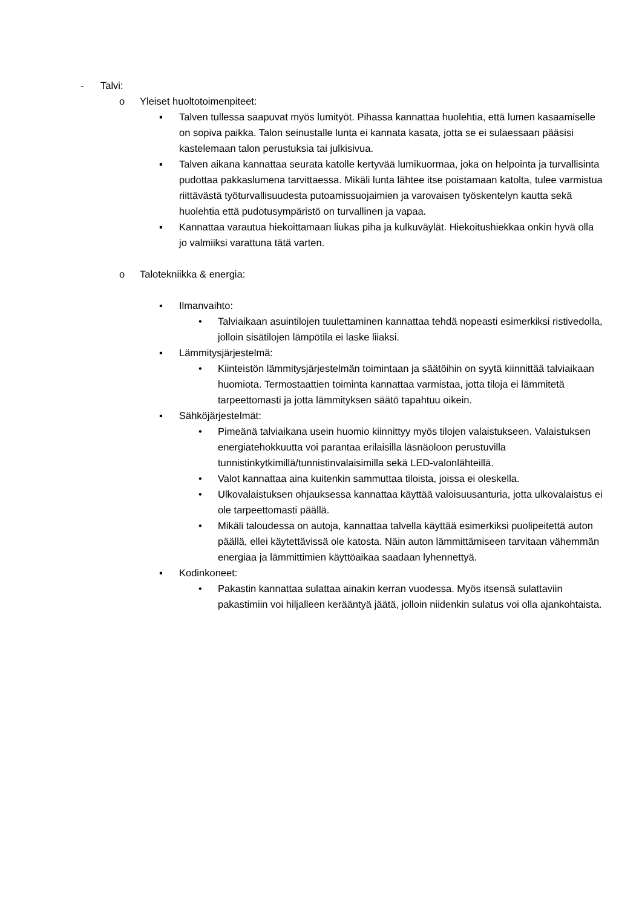- Talvi:
o Yleiset huoltotoimenpiteet:
▪ Talven tullessa saapuvat myös lumityöt. Pihassa kannattaa huolehtia, että lumen kasaamiselle on sopiva paikka. Talon seinustalle lunta ei kannata kasata, jotta se ei sulaessaan pääsisi kastelemaan talon perustuksia tai julkisivua.
▪ Talven aikana kannattaa seurata katolle kertyvää lumikuormaa, joka on helpointa ja turvallisinta pudottaa pakkaslumena tarvittaessa. Mikäli lunta lähtee itse poistamaan katolta, tulee varmistua riittävästä työturvallisuudesta putoamissuojaimien ja varovaisen työskentelyn kautta sekä huolehtia että pudotusympäristö on turvallinen ja vapaa.
▪ Kannattaa varautua hiekoittamaan liukas piha ja kulkuväylät. Hiekoitushiekkaa onkin hyvä olla jo valmiiksi varattuna tätä varten.
o Talotekniikka & energia:
▪ Ilmanvaihto:
• Talviaikaan asuintilojen tuulettaminen kannattaa tehdä nopeasti esimerkiksi ristivedolla, jolloin sisätilojen lämpötila ei laske liiaksi.
▪ Lämmitysjärjestelmä:
• Kiinteistön lämmitysjärjestelmän toimintaan ja säätöihin on syytä kiinnittää talviaikaan huomiota. Termostaattien toiminta kannattaa varmistaa, jotta tiloja ei lämmitetä tarpeettomasti ja jotta lämmityksen säätö tapahtuu oikein.
▪ Sähköjärjestelmät:
• Pimeänä talviaikana usein huomio kiinnittyy myös tilojen valaistukseen. Valaistuksen energiatehokkuutta voi parantaa erilaisilla läsnäoloon perustuvilla tunnistinkytkimillä/tunnistinvalaisimilla sekä LED-valonlähteillä.
• Valot kannattaa aina kuitenkin sammuttaa tiloista, joissa ei oleskella.
• Ulkovalaistuksen ohjauksessa kannattaa käyttää valoisuusanturia, jotta ulkovalaistus ei ole tarpeettomasti päällä.
• Mikäli taloudessa on autoja, kannattaa talvella käyttää esimerkiksi puolipeitettä auton päällä, ellei käytettävissä ole katosta. Näin auton lämmittämiseen tarvitaan vähemmän energiaa ja lämmittimien käyttöaikaa saadaan lyhennettyä.
▪ Kodinkoneet:
• Pakastin kannattaa sulattaa ainakin kerran vuodessa. Myös itsensä sulattaviin pakastimiin voi hiljalleen kerääntyä jäätä, jolloin niidenkin sulatus voi olla ajankohtaista.